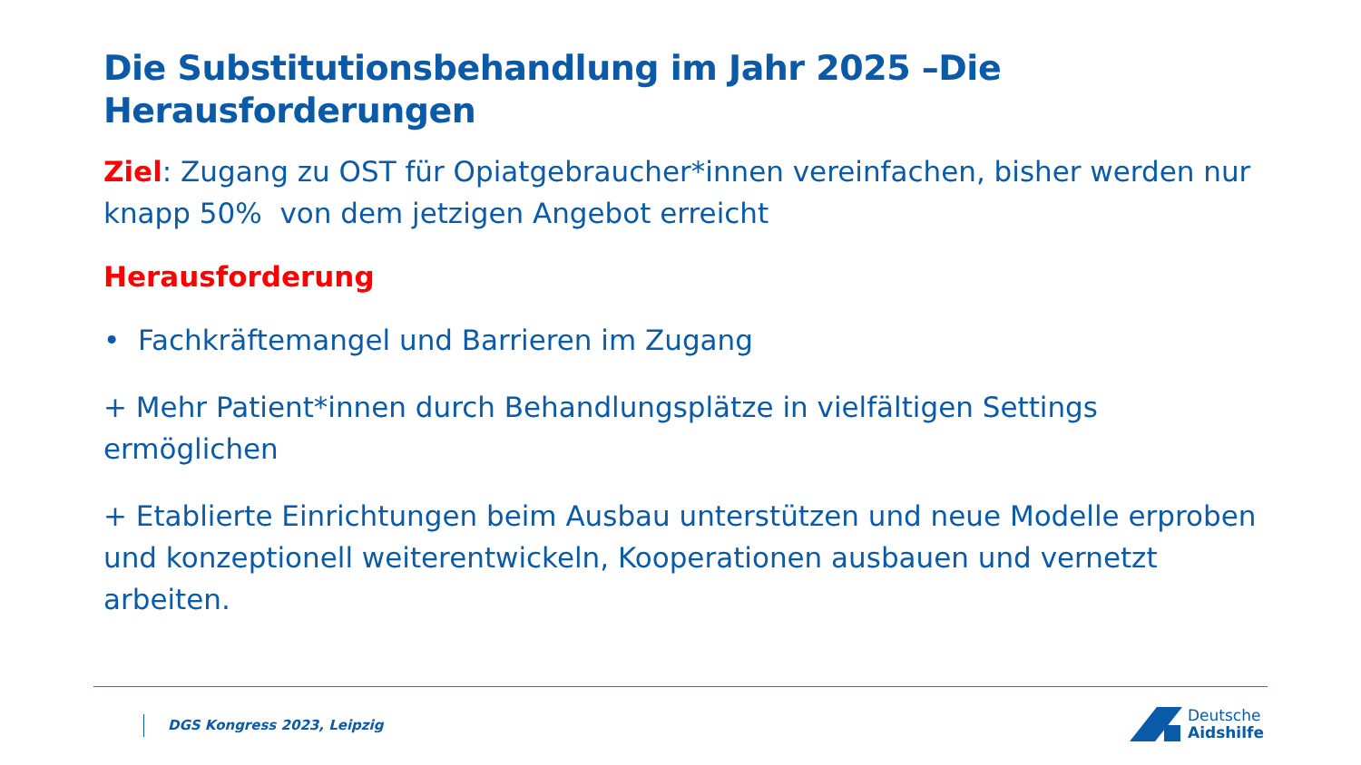Die Substitutionsbehandlung im Jahr 2025 –Die Herausforderungen
Ziel: Zugang zu OST für Opiatgebraucher*innen vereinfachen, bisher werden nur knapp 50% von dem jetzigen Angebot erreicht
Herausforderung
• Fachkräftemangel und Barrieren im Zugang
+ Mehr Patient*innen durch Behandlungsplätze in vielfältigen Settings ermöglichen
+ Etablierte Einrichtungen beim Ausbau unterstützen und neue Modelle erproben und konzeptionell weiterentwickeln, Kooperationen ausbauen und vernetzt arbeiten.
DGS Kongress 2023, Leipzig
Deutsche
Aidshilfe